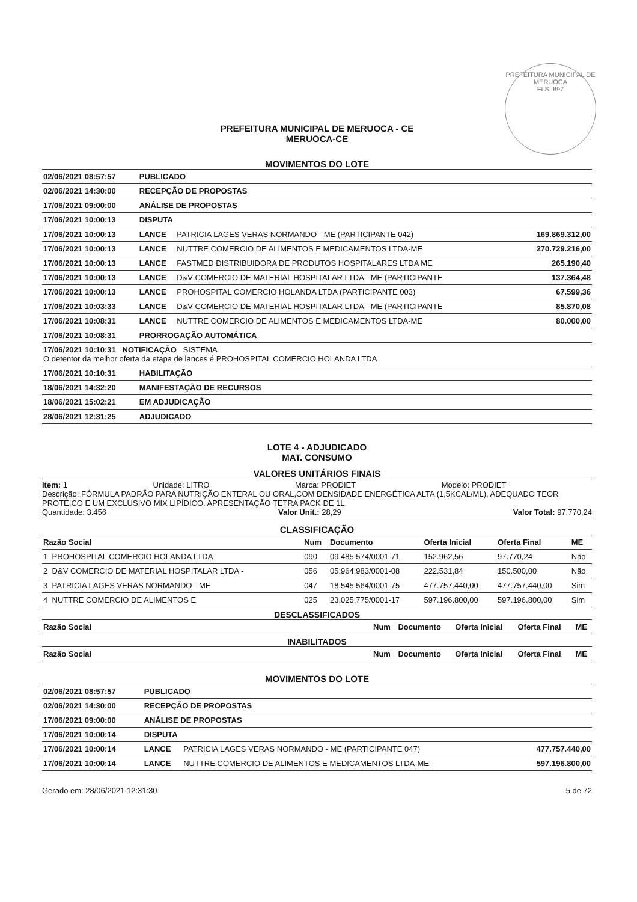PREFEITURA MUNICIPAL DE MERUOCA
FLS. 897
PREFEITURA MUNICIPAL DE MERUOCA - CE
MERUOCA-CE
MOVIMENTOS DO LOTE
| 02/06/2021 08:57:57 | PUBLICADO | | |
| 02/06/2021 14:30:00 | RECEPÇÃO DE PROPOSTAS | | |
| 17/06/2021 09:00:00 | ANÁLISE DE PROPOSTAS | | |
| 17/06/2021 10:00:13 | DISPUTA | | |
| 17/06/2021 10:00:13 | LANCE | PATRICIA LAGES VERAS NORMANDO - ME (PARTICIPANTE 042) | 169.869.312,00 |
| 17/06/2021 10:00:13 | LANCE | NUTTRE COMERCIO DE ALIMENTOS E MEDICAMENTOS LTDA-ME | 270.729.216,00 |
| 17/06/2021 10:00:13 | LANCE | FASTMED DISTRIBUIDORA DE PRODUTOS HOSPITALARES LTDA ME | 265.190,40 |
| 17/06/2021 10:00:13 | LANCE | D&V COMERCIO DE MATERIAL HOSPITALAR LTDA - ME (PARTICIPANTE | 137.364,48 |
| 17/06/2021 10:00:13 | LANCE | PROHOSPITAL COMERCIO HOLANDA LTDA (PARTICIPANTE 003) | 67.599,36 |
| 17/06/2021 10:03:33 | LANCE | D&V COMERCIO DE MATERIAL HOSPITALAR LTDA - ME (PARTICIPANTE | 85.870,08 |
| 17/06/2021 10:08:31 | LANCE | NUTTRE COMERCIO DE ALIMENTOS E MEDICAMENTOS LTDA-ME | 80.000,00 |
| 17/06/2021 10:08:31 | PRORROGAÇÃO AUTOMÁTICA | | |
| 17/06/2021 10:10:31 NOTIFICAÇÃO SISTEMA O detentor da melhor oferta da etapa de lances é PROHOSPITAL COMERCIO HOLANDA LTDA | | | |
| 17/06/2021 10:10:31 | HABILITAÇÃO | | |
| 18/06/2021 14:32:20 | MANIFESTAÇÃO DE RECURSOS | | |
| 18/06/2021 15:02:21 | EM ADJUDICAÇÃO | | |
| 28/06/2021 12:31:25 | ADJUDICADO | | |
LOTE 4 - ADJUDICADO
MAT. CONSUMO
VALORES UNITÁRIOS FINAIS
Item: 1 Unidade: LITRO Marca: PRODIET Modelo: PRODIET
Descrição: FÓRMULA PADRÃO PARA NUTRIÇÃO ENTERAL OU ORAL,COM DENSIDADE ENERGÉTICA ALTA (1,5KCAL/ML), ADEQUADO TEOR PROTEICO E UM EXCLUSIVO MIX LIPÍDICO. APRESENTAÇÃO TETRA PACK DE 1L.
Quantidade: 3.456 Valor Unit.: 28,29 Valor Total: 97.770,24
CLASSIFICAÇÃO
| Razão Social | | Num | Documento | Oferta Inicial | Oferta Final | ME |
| --- | --- | --- | --- | --- | --- | --- |
| 1 | PROHOSPITAL COMERCIO HOLANDA LTDA | 090 | 09.485.574/0001-71 | 152.962,56 | 97.770,24 | Não |
| 2 | D&V COMERCIO DE MATERIAL HOSPITALAR LTDA - | 056 | 05.964.983/0001-08 | 222.531,84 | 150.500,00 | Não |
| 3 | PATRICIA LAGES VERAS NORMANDO - ME | 047 | 18.545.564/0001-75 | 477.757.440,00 | 477.757.440,00 | Sim |
| 4 | NUTTRE COMERCIO DE ALIMENTOS E | 025 | 23.025.775/0001-17 | 597.196.800,00 | 597.196.800,00 | Sim |
DESCLASSIFICADOS
| Razão Social | Num | Documento | Oferta Inicial | Oferta Final | ME |
| --- | --- | --- | --- | --- | --- |
INABILITADOS
| Razão Social | Num | Documento | Oferta Inicial | Oferta Final | ME |
| --- | --- | --- | --- | --- | --- |
MOVIMENTOS DO LOTE
| 02/06/2021 08:57:57 | PUBLICADO | | |
| 02/06/2021 14:30:00 | RECEPÇÃO DE PROPOSTAS | | |
| 17/06/2021 09:00:00 | ANÁLISE DE PROPOSTAS | | |
| 17/06/2021 10:00:14 | DISPUTA | | |
| 17/06/2021 10:00:14 | LANCE | PATRICIA LAGES VERAS NORMANDO - ME (PARTICIPANTE 047) | 477.757.440,00 |
| 17/06/2021 10:00:14 | LANCE | NUTTRE COMERCIO DE ALIMENTOS E MEDICAMENTOS LTDA-ME | 597.196.800,00 |
Gerado em: 28/06/2021 12:31:30 5 de 72